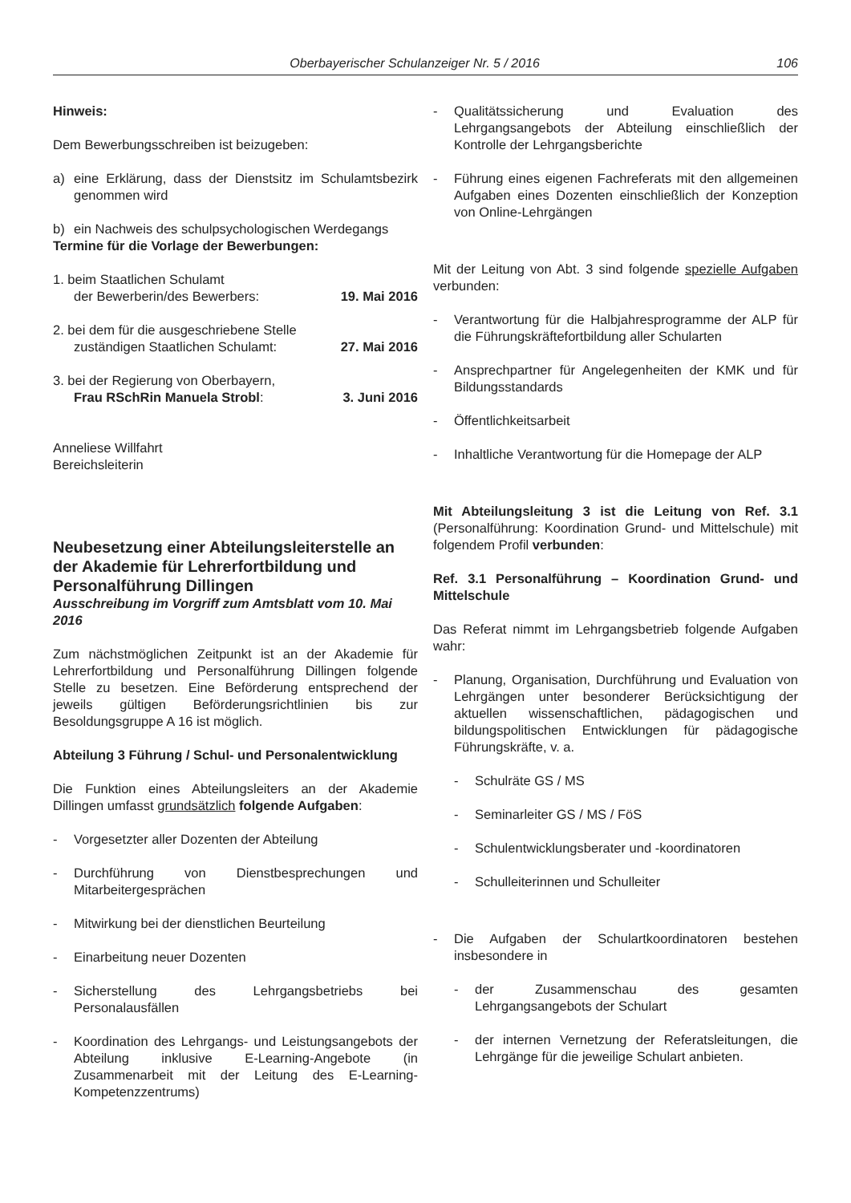Oberbayerischer Schulanzeiger Nr. 5 / 2016 106
Hinweis:
Dem Bewerbungsschreiben ist beizugeben:
a) eine Erklärung, dass der Dienstsitz im Schulamtsbezirk genommen wird
b) ein Nachweis des schulpsychologischen Werdegangs
Termine für die Vorlage der Bewerbungen:
1. beim Staatlichen Schulamt
der Bewerberin/des Bewerbers: 19. Mai 2016
2. bei dem für die ausgeschriebene Stelle
zuständigen Staatlichen Schulamt: 27. Mai 2016
3. bei der Regierung von Oberbayern,
Frau RSchRin Manuela Strobl: 3. Juni 2016
Anneliese Willfahrt
Bereichsleiterin
Neubesetzung einer Abteilungsleiterstelle an der Akademie für Lehrerfortbildung und Personalführung Dillingen
Ausschreibung im Vorgriff zum Amtsblatt vom 10. Mai 2016
Zum nächstmöglichen Zeitpunkt ist an der Akademie für Lehrerfortbildung und Personalführung Dillingen folgende Stelle zu besetzen. Eine Beförderung entsprechend der jeweils gültigen Beförderungsrichtlinien bis zur Besoldungsgruppe A 16 ist möglich.
Abteilung 3 Führung / Schul- und Personalentwicklung
Die Funktion eines Abteilungsleiters an der Akademie Dillingen umfasst grundsätzlich folgende Aufgaben:
- Vorgesetzter aller Dozenten der Abteilung
- Durchführung von Dienstbesprechungen und Mitarbeitergesprächen
- Mitwirkung bei der dienstlichen Beurteilung
- Einarbeitung neuer Dozenten
- Sicherstellung des Lehrgangsbetriebs bei Personalausfällen
- Koordination des Lehrgangs- und Leistungsangebots der Abteilung inklusive E-Learning-Angebote (in Zusammenarbeit mit der Leitung des E-Learning-Kompetenzzentrums)
- Qualitätssicherung und Evaluation des Lehrgangsangebots der Abteilung einschließlich der Kontrolle der Lehrgangsberichte
- Führung eines eigenen Fachreferats mit den allgemeinen Aufgaben eines Dozenten einschließlich der Konzeption von Online-Lehrgängen
Mit der Leitung von Abt. 3 sind folgende spezielle Aufgaben verbunden:
- Verantwortung für die Halbjahresprogramme der ALP für die Führungskräftefortbildung aller Schularten
- Ansprechpartner für Angelegenheiten der KMK und für Bildungsstandards
- Öffentlichkeitsarbeit
- Inhaltliche Verantwortung für die Homepage der ALP
Mit Abteilungsleitung 3 ist die Leitung von Ref. 3.1 (Personalführung: Koordination Grund- und Mittelschule) mit folgendem Profil verbunden:
Ref. 3.1 Personalführung – Koordination Grund- und Mittelschule
Das Referat nimmt im Lehrgangsbetrieb folgende Aufgaben wahr:
- Planung, Organisation, Durchführung und Evaluation von Lehrgängen unter besonderer Berücksichtigung der aktuellen wissenschaftlichen, pädagogischen und bildungspolitischen Entwicklungen für pädagogische Führungskräfte, v. a.
- Schulräte GS / MS
- Seminarleiter GS / MS / FöS
- Schulentwicklungsberater und -koordinatoren
- Schulleiterinnen und Schulleiter
- Die Aufgaben der Schulartkoordinatoren bestehen insbesondere in
- der Zusammenschau des gesamten Lehrgangsangebots der Schulart
- der internen Vernetzung der Referatsleitungen, die Lehrgänge für die jeweilige Schulart anbieten.